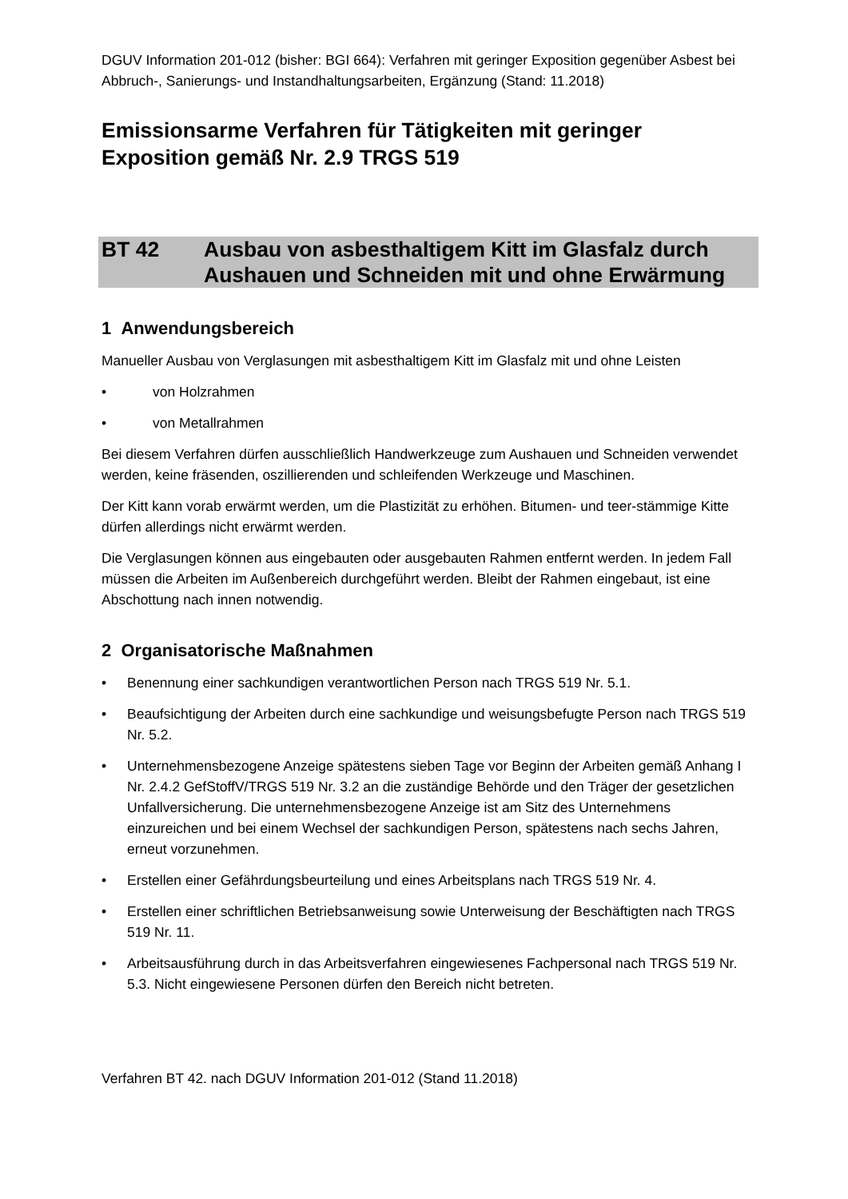DGUV Information 201-012 (bisher: BGI 664): Verfahren mit geringer Exposition gegenüber Asbest bei Abbruch-, Sanierungs- und Instandhaltungsarbeiten, Ergänzung (Stand: 11.2018)
Emissionsarme Verfahren für Tätigkeiten mit geringer Exposition gemäß Nr. 2.9 TRGS 519
BT 42 Ausbau von asbesthaltigem Kitt im Glasfalz durch Aushauen und Schneiden mit und ohne Erwärmung
1 Anwendungsbereich
Manueller Ausbau von Verglasungen mit asbesthaltigem Kitt im Glasfalz mit und ohne Leisten
• von Holzrahmen
• von Metallrahmen
Bei diesem Verfahren dürfen ausschließlich Handwerkzeuge zum Aushauen und Schneiden verwendet werden, keine fräsenden, oszillierenden und schleifenden Werkzeuge und Maschinen.
Der Kitt kann vorab erwärmt werden, um die Plastizität zu erhöhen. Bitumen- und teer-stämmige Kitte dürfen allerdings nicht erwärmt werden.
Die Verglasungen können aus eingebauten oder ausgebauten Rahmen entfernt werden. In jedem Fall müssen die Arbeiten im Außenbereich durchgeführt werden. Bleibt der Rahmen eingebaut, ist eine Abschottung nach innen notwendig.
2 Organisatorische Maßnahmen
• Benennung einer sachkundigen verantwortlichen Person nach TRGS 519 Nr. 5.1.
• Beaufsichtigung der Arbeiten durch eine sachkundige und weisungsbefugte Person nach TRGS 519 Nr. 5.2.
• Unternehmensbezogene Anzeige spätestens sieben Tage vor Beginn der Arbeiten gemäß Anhang I Nr. 2.4.2 GefStoffV/TRGS 519 Nr. 3.2 an die zuständige Behörde und den Träger der gesetzlichen Unfallversicherung. Die unternehmensbezogene Anzeige ist am Sitz des Unternehmens einzureichen und bei einem Wechsel der sachkundigen Person, spätestens nach sechs Jahren, erneut vorzunehmen.
• Erstellen einer Gefährdungsbeurteilung und eines Arbeitsplans nach TRGS 519 Nr. 4.
• Erstellen einer schriftlichen Betriebsanweisung sowie Unterweisung der Beschäftigten nach TRGS 519 Nr. 11.
• Arbeitsausführung durch in das Arbeitsverfahren eingewiesenes Fachpersonal nach TRGS 519 Nr. 5.3. Nicht eingewiesene Personen dürfen den Bereich nicht betreten.
Verfahren BT 42. nach DGUV Information 201-012 (Stand 11.2018)